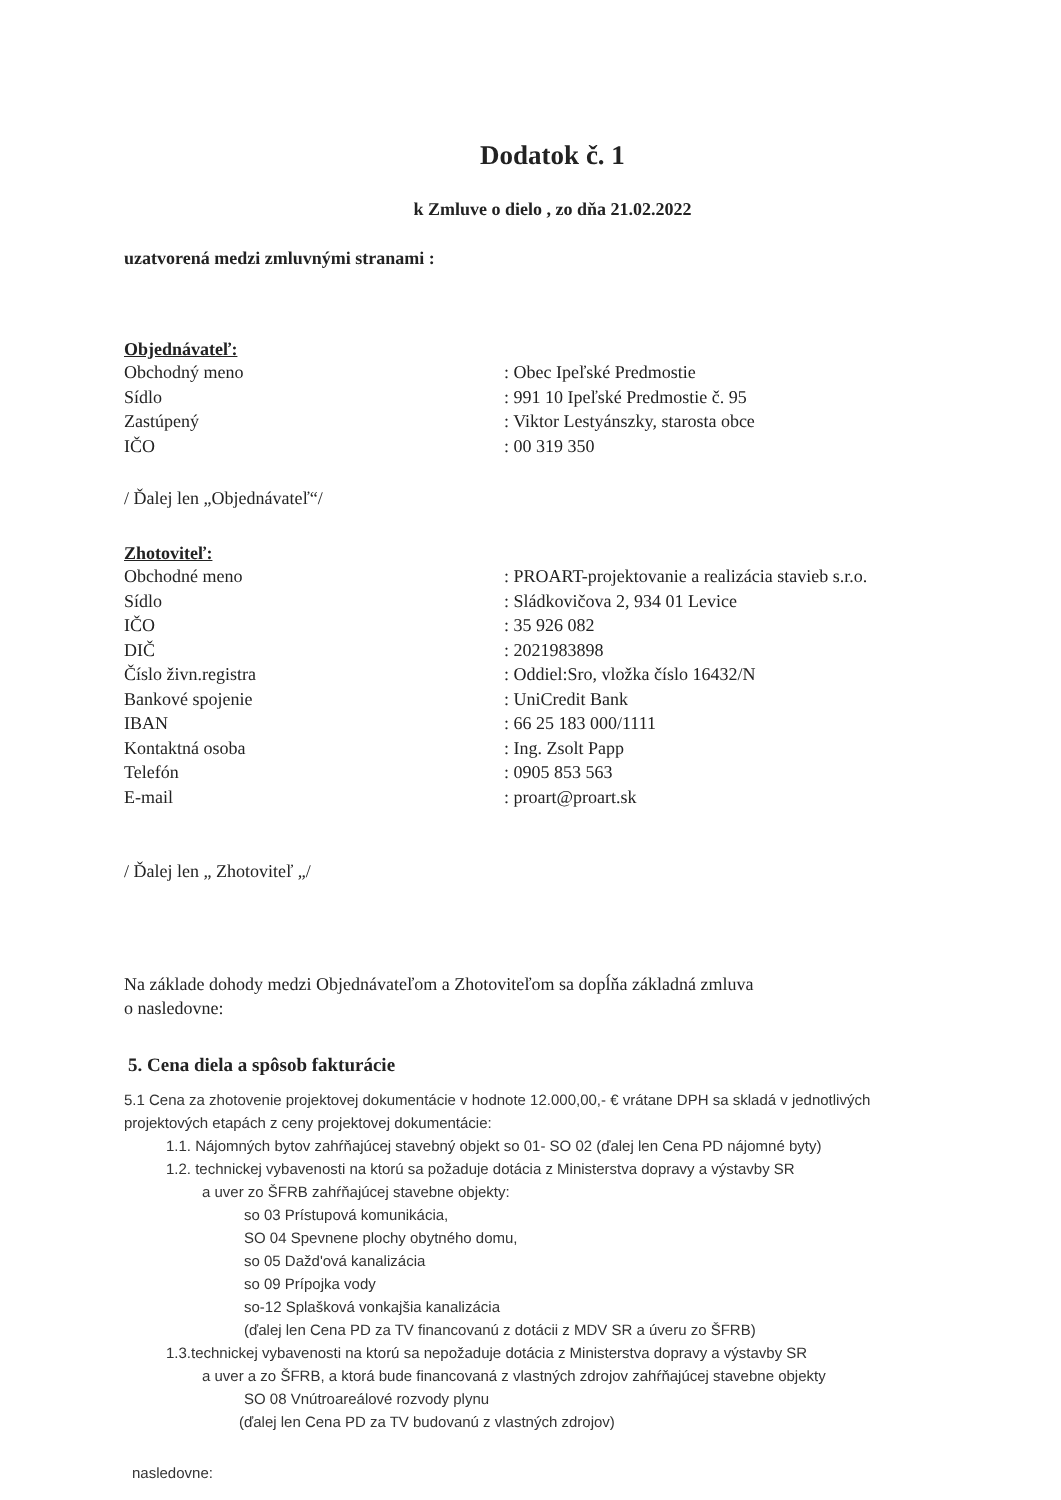Dodatok č. 1
k Zmluve o dielo , zo dňa 21.02.2022
uzatvorená medzi zmluvnými stranami :
Objednávateľ:
Obchodný meno: Obec Ipeľské Predmostie
Sídlo: 991 10 Ipeľské Predmostie č. 95
Zastúpený: Viktor Lestyánszky, starosta obce
IČO: 00 319 350
/ Ďalej len „Objednávateľ“/
Zhotoviteľ:
Obchodné meno: PROART-projektovanie a realizácia stavieb s.r.o.
Sídlo: Sládkovičova 2, 934 01 Levice
IČO: 35 926 082
DIČ: 2021983898
Číslo živn.registra: Oddiel:Sro, vložka číslo 16432/N
Bankové spojenie: UniCredit Bank
IBAN: 66 25 183 000/1111
Kontaktná osoba: Ing. Zsolt Papp
Telefón: 0905 853 563
E-mail: proart@proart.sk
/ Ďalej len „ Zhotoviteľ „/
Na základe dohody medzi Objednávateľom a Zhotoviteľom sa dopĺňa základná zmluva
o nasledovne:
5. Cena diela a spôsob fakturácie
5.1 Cena za zhotovenie projektovej dokumentácie v hodnote 12.000,00,- € vrátane DPH sa skladá v jednotlivých projektových etapách z ceny projektovej dokumentácie:
1.1. Nájomných bytov zahŕňajúcej stavebný objekt so 01- SO 02 (ďalej len Cena PD nájomné byty)
1.2. technickej vybavenosti na ktorú sa požaduje dotácia z Ministerstva dopravy a výstavby SR
a uver zo ŠFRB zahŕňajúcej stavebne objekty:
so 03 Prístupová komunikácia,
SO 04 Spevnene plochy obytného domu,
so 05 Dažd'ová kanalizácia
so 09 Prípojka vody
so-12 Splašková vonkajšia kanalizácia
(ďalej len Cena PD za TV financovanú z dotácii z MDV SR a úveru zo ŠFRB)
1.3.technickej vybavenosti na ktorú sa nepožaduje dotácia z Ministerstva dopravy a výstavby SR
a uver a zo ŠFRB, a ktorá bude financovaná z vlastných zdrojov zahŕňajúcej stavebne objekty
SO 08 Vnútroareálové rozvody plynu
(ďalej len Cena PD za TV budovanú z vlastných zdrojov)
nasledovne: